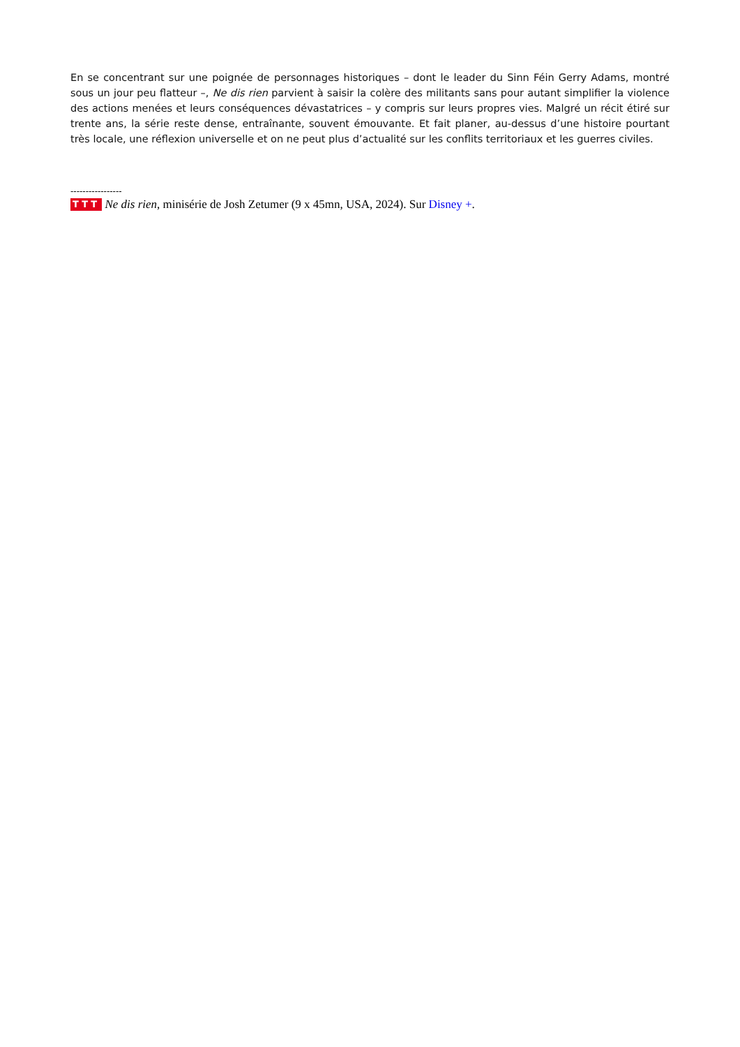En se concentrant sur une poignée de personnages historiques – dont le leader du Sinn Féin Gerry Adams, montré sous un jour peu flatteur –, Ne dis rien parvient à saisir la colère des militants sans pour autant simplifier la violence des actions menées et leurs conséquences dévastatrices – y compris sur leurs propres vies. Malgré un récit étiré sur trente ans, la série reste dense, entraînante, souvent émouvante. Et fait planer, au-dessus d’une histoire pourtant très locale, une réflexion universelle et on ne peut plus d’actualité sur les conflits territoriaux et les guerres civiles.
-----------------
TTT Ne dis rien, minisérie de Josh Zetumer (9 x 45mn, USA, 2024). Sur Disney +.